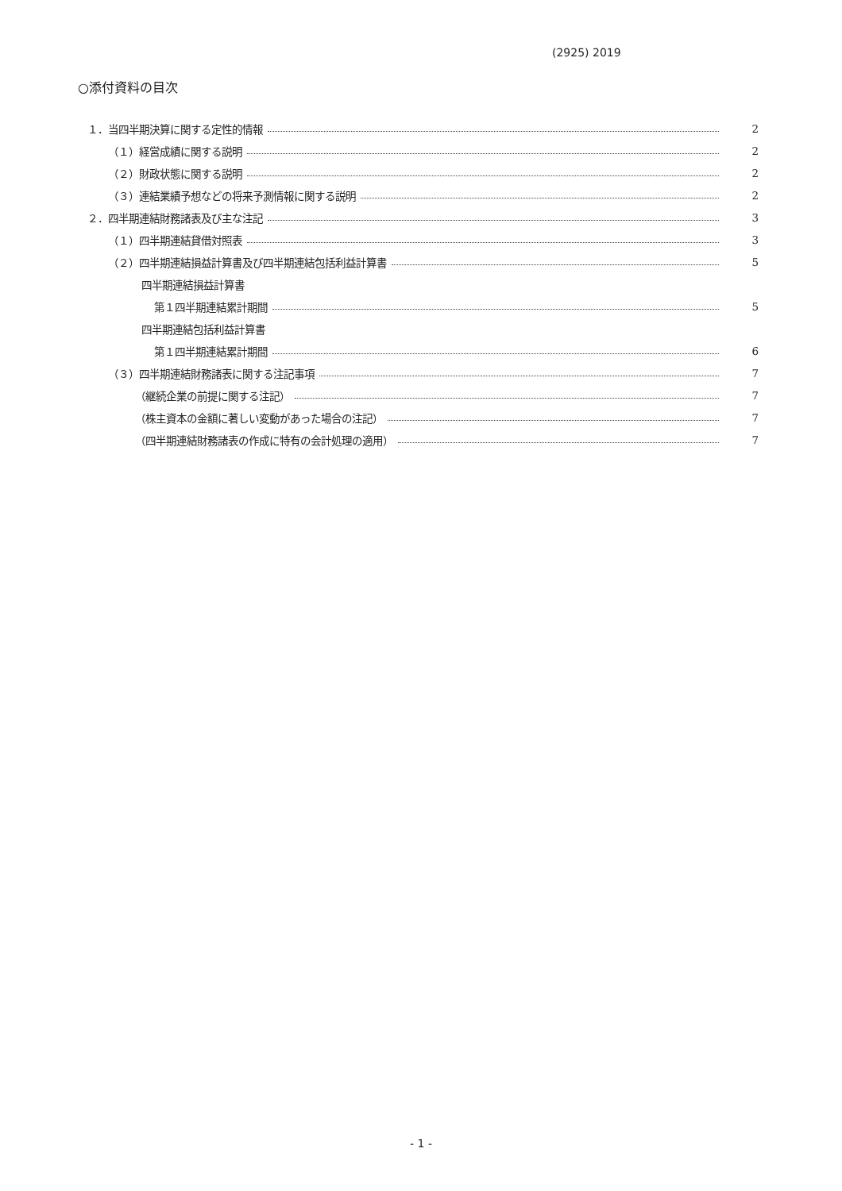(2925) 2019
○添付資料の目次
１．当四半期決算に関する定性的情報 2
（１）経営成績に関する説明 2
（２）財政状態に関する説明 2
（３）連結業績予想などの将来予測情報に関する説明 2
２．四半期連結財務諸表及び主な注記 3
（１）四半期連結貸借対照表 3
（２）四半期連結損益計算書及び四半期連結包括利益計算書 5
四半期連結損益計算書
第１四半期連結累計期間 5
四半期連結包括利益計算書
第１四半期連結累計期間 6
（３）四半期連結財務諸表に関する注記事項 7
（継続企業の前提に関する注記） 7
（株主資本の金額に著しい変動があった場合の注記） 7
（四半期連結財務諸表の作成に特有の会計処理の適用） 7
- 1 -